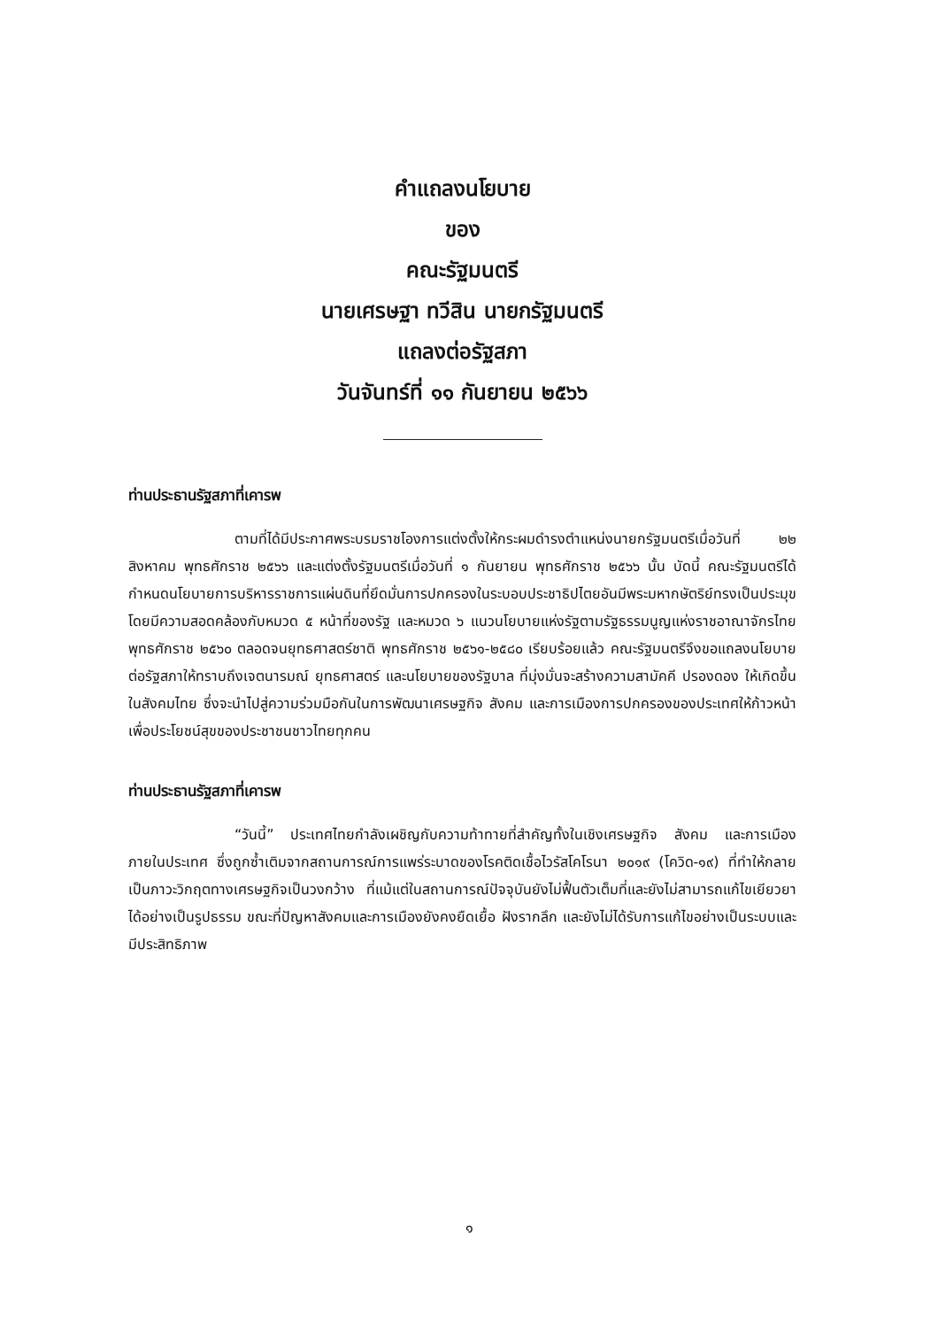คำแถลงนโยบาย
ของ
คณะรัฐมนตรี
นายเศรษฐา ทวีสิน นายกรัฐมนตรี
แถลงต่อรัฐสภา
วันจันทร์ที่ ๑๑ กันยายน ๒๕๖๖
ท่านประธานรัฐสภาที่เคารพ
ตามที่ได้มีประกาศพระบรมราชโองการแต่งตั้งให้กระผมดำรงตำแหน่งนายกรัฐมนตรีเมื่อวันที่ ๒๒ สิงหาคม พุทธศักราช ๒๕๖๖ และแต่งตั้งรัฐมนตรีเมื่อวันที่ ๑ กันยายน พุทธศักราช ๒๕๖๖ นั้น บัดนี้ คณะรัฐมนตรีได้กำหนดนโยบายการบริหารราชการแผ่นดินที่ยึดมั่นการปกครองในระบอบประชาธิปไตยอันมีพระมหากษัตริย์ทรงเป็นประมุข โดยมีความสอดคล้องกับหมวด ๕ หน้าที่ของรัฐ และหมวด ๖ แนวนโยบายแห่งรัฐตามรัฐธรรมนูญแห่งราชอาณาจักรไทย พุทธศักราช ๒๕๖๐ ตลอดจนยุทธศาสตร์ชาติ พุทธศักราช ๒๕๖๑-๒๕๘๐ เรียบร้อยแล้ว คณะรัฐมนตรีจึงขอแถลงนโยบายต่อรัฐสภาให้ทราบถึงเจตนารมณ์ ยุทธศาสตร์ และนโยบายของรัฐบาล ที่มุ่งมั่นจะสร้างความสามัคคี ปรองดอง ให้เกิดขึ้นในสังคมไทย ซึ่งจะนำไปสู่ความร่วมมือกันในการพัฒนาเศรษฐกิจ สังคม และการเมืองการปกครองของประเทศให้ก้าวหน้าเพื่อประโยชน์สุขของประชาชนชาวไทยทุกคน
ท่านประธานรัฐสภาที่เคารพ
“วันนี้” ประเทศไทยกำลังเผชิญกับความท้าทายที่สำคัญทั้งในเชิงเศรษฐกิจ สังคม และการเมืองภายในประเทศ ซึ่งถูกซ้ำเติมจากสถานการณ์การแพร่ระบาดของโรคติดเชื้อไวรัสโคโรนา ๒๐๑๙ (โควิด-๑๙) ที่ทำให้กลายเป็นภาวะวิกฤตทางเศรษฐกิจเป็นวงกว้าง ที่แม้แต่ในสถานการณ์ปัจจุบันยังไม่ฟื้นตัวเต็มที่และยังไม่สามารถแก้ไขเยียวยาได้อย่างเป็นรูปธรรม ขณะที่ปัญหาสังคมและการเมืองยังคงยืดเยื้อ ฝังรากลึก และยังไม่ได้รับการแก้ไขอย่างเป็นระบบและมีประสิทธิภาพ
๑